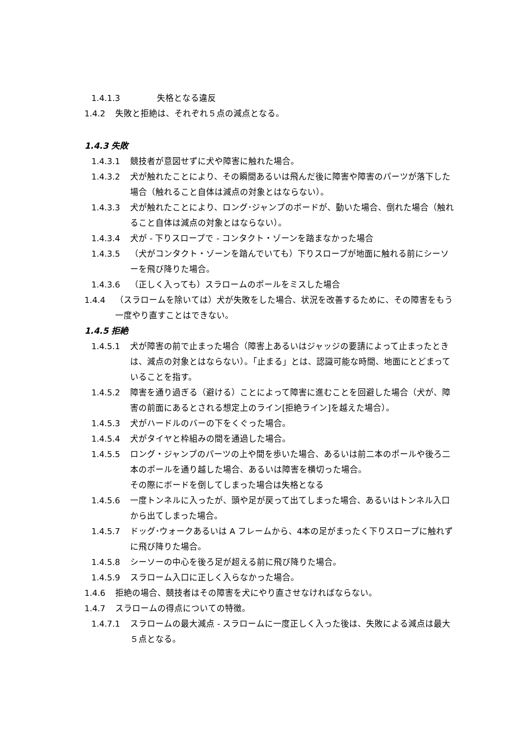1.4.1.3 失格となる違反
1.4.2 失敗と拒絶は、それぞれ５点の減点となる。
1.4.3 失敗
1.4.3.1 競技者が意図せずに犬や障害に触れた場合。
1.4.3.2 犬が触れたことにより、その瞬間あるいは飛んだ後に障害や障害のパーツが落下した場合（触れること自体は減点の対象とはならない）。
1.4.3.3 犬が触れたことにより、ロング･ジャンプのボードが、動いた場合、倒れた場合（触れること自体は減点の対象とはならない）。
1.4.3.4 犬が - 下りスロープで - コンタクト・ゾーンを踏まなかった場合
1.4.3.5 （犬がコンタクト・ゾーンを踏んでいても）下りスロープが地面に触れる前にシーソーを飛び降りた場合。
1.4.3.6 （正しく入っても）スラロームのポールをミスした場合
1.4.4 （スラロームを除いては）犬が失敗をした場合、状況を改善するために、その障害をもう一度やり直すことはできない。
1.4.5 拒絶
1.4.5.1 犬が障害の前で止まった場合（障害上あるいはジャッジの要請によって止まったときは、減点の対象とはならない）。「止まる」とは、認識可能な時間、地面にとどまっていることを指す。
1.4.5.2 障害を通り過ぎる（避ける）ことによって障害に進むことを回避した場合（犬が、障害の前面にあるとされる想定上のライン[拒絶ライン]を越えた場合）。
1.4.5.3 犬がハードルのバーの下をくぐった場合。
1.4.5.4 犬がタイヤと枠組みの間を通過した場合。
1.4.5.5 ロング・ジャンプのパーツの上や間を歩いた場合、あるいは前二本のポールや後ろ二本のポールを通り越した場合、あるいは障害を横切った場合。
その際にボードを倒してしまった場合は失格となる
1.4.5.6 一度トンネルに入ったが、頭や足が戻って出てしまった場合、あるいはトンネル入口から出てしまった場合。
1.4.5.7 ドッグ･ウォークあるいは A フレームから、4本の足がまったく下りスロープに触れずに飛び降りた場合。
1.4.5.8 シーソーの中心を後ろ足が超える前に飛び降りた場合。
1.4.5.9 スラローム入口に正しく入らなかった場合。
1.4.6 拒絶の場合、競技者はその障害を犬にやり直させなければならない。
1.4.7 スラロームの得点についての特徴。
1.4.7.1 スラロームの最大減点 - スラロームに一度正しく入った後は、失敗による減点は最大５点となる。